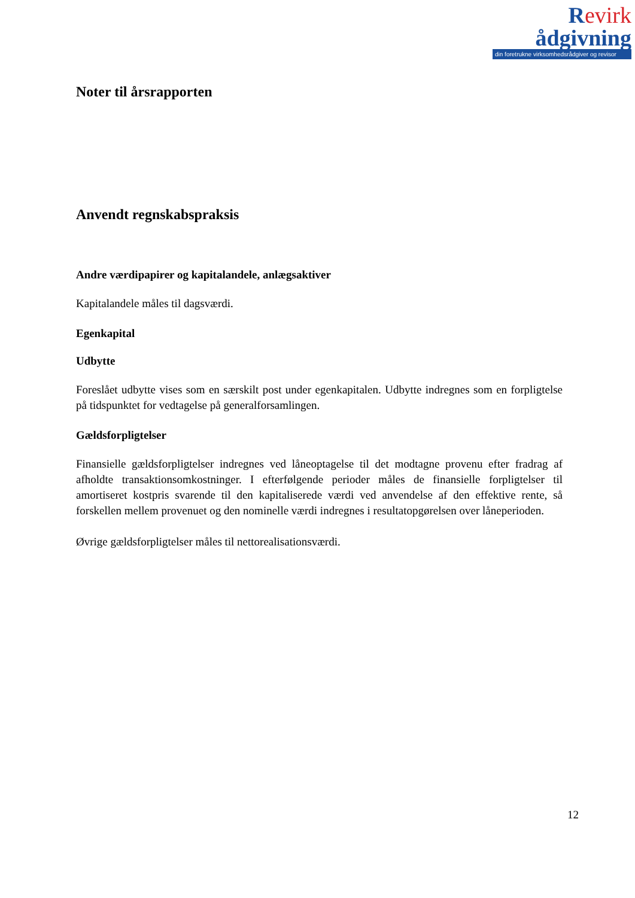Revirk
ådgivning
din foretrukne virksomhedsrådgiver og revisor
Noter til årsrapporten
Anvendt regnskabspraksis
Andre værdipapirer og kapitalandele, anlægsaktiver
Kapitalandele måles til dagsværdi.
Egenkapital
Udbytte
Foreslået udbytte vises som en særskilt post under egenkapitalen. Udbytte indregnes som en forpligtelse på tidspunktet for vedtagelse på generalforsamlingen.
Gældsforpligtelser
Finansielle gældsforpligtelser indregnes ved låneoptagelse til det modtagne provenu efter fradrag af afholdte transaktionsomkostninger. I efterfølgende perioder måles de finansielle forpligtelser til amortiseret kostpris svarende til den kapitaliserede værdi ved anvendelse af den effektive rente, så forskellen mellem provenuet og den nominelle værdi indregnes i resultatopgørelsen over låneperioden.
Øvrige gældsforpligtelser måles til nettorealisationsværdi.
12